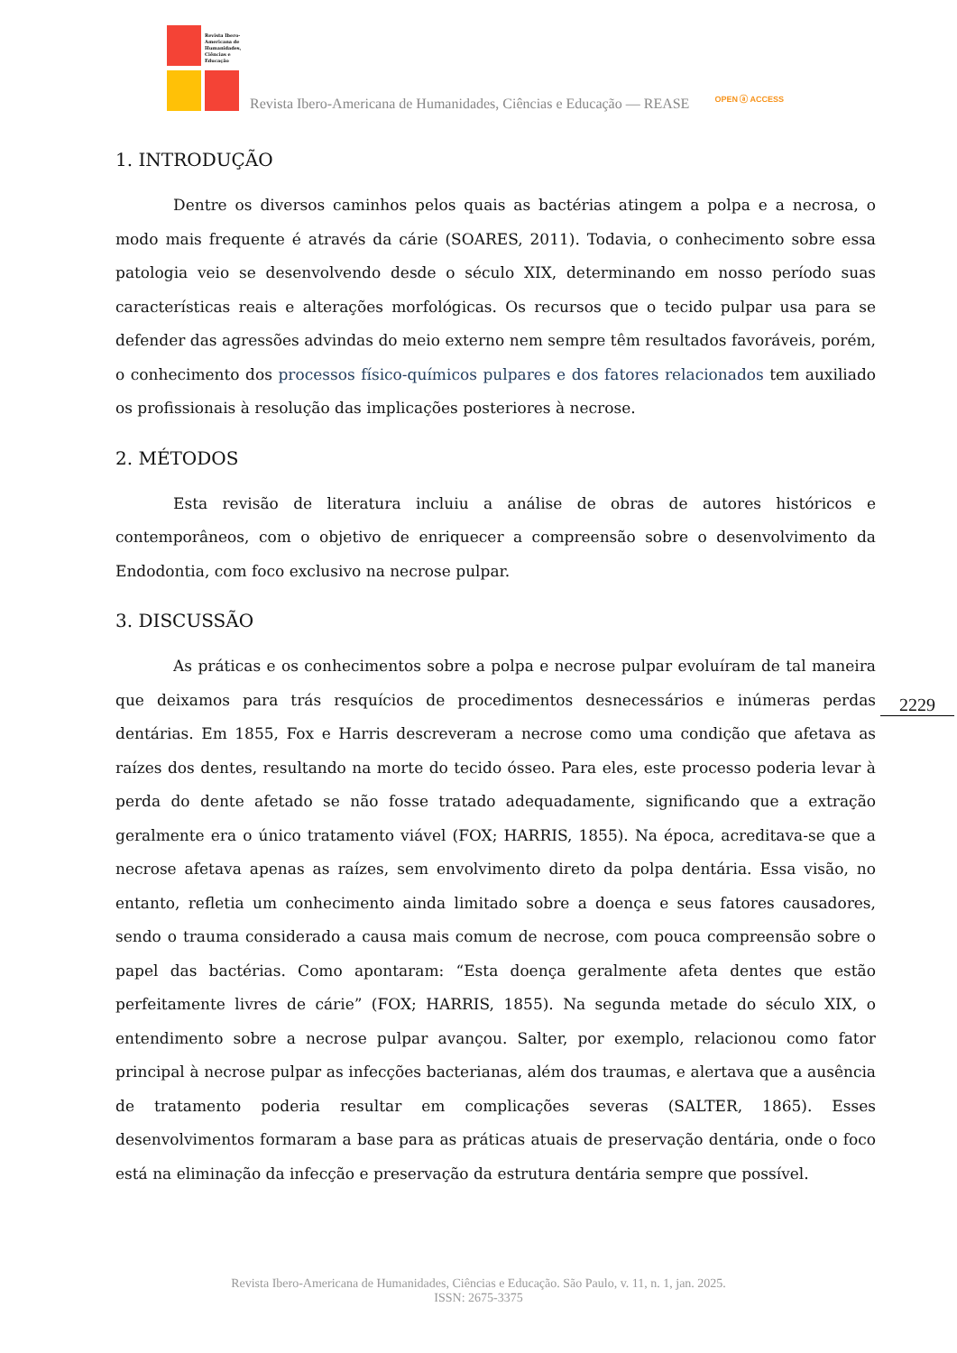Revista Ibero-Americana de Humanidades, Ciências e Educação
Revista Ibero-Americana de Humanidades, Ciências e Educação — REASE
OPEN ⓐ ACCESS
1. INTRODUÇÃO
Dentre os diversos caminhos pelos quais as bactérias atingem a polpa e a necrosa, o modo mais frequente é através da cárie (SOARES, 2011). Todavia, o conhecimento sobre essa patologia veio se desenvolvendo desde o século XIX, determinando em nosso período suas características reais e alterações morfológicas. Os recursos que o tecido pulpar usa para se defender das agressões advindas do meio externo nem sempre têm resultados favoráveis, porém, o conhecimento dos processos físico-químicos pulpares e dos fatores relacionados tem auxiliado os profissionais à resolução das implicações posteriores à necrose.
2. MÉTODOS
Esta revisão de literatura incluiu a análise de obras de autores históricos e contemporâneos, com o objetivo de enriquecer a compreensão sobre o desenvolvimento da Endodontia, com foco exclusivo na necrose pulpar.
3. DISCUSSÃO
As práticas e os conhecimentos sobre a polpa e necrose pulpar evoluíram de tal maneira que deixamos para trás resquícios de procedimentos desnecessários e inúmeras perdas dentárias. Em 1855, Fox e Harris descreveram a necrose como uma condição que afetava as raízes dos dentes, resultando na morte do tecido ósseo. Para eles, este processo poderia levar à perda do dente afetado se não fosse tratado adequadamente, significando que a extração geralmente era o único tratamento viável (FOX; HARRIS, 1855). Na época, acreditava-se que a necrose afetava apenas as raízes, sem envolvimento direto da polpa dentária. Essa visão, no entanto, refletia um conhecimento ainda limitado sobre a doença e seus fatores causadores, sendo o trauma considerado a causa mais comum de necrose, com pouca compreensão sobre o papel das bactérias. Como apontaram: “Esta doença geralmente afeta dentes que estão perfeitamente livres de cárie” (FOX; HARRIS, 1855). Na segunda metade do século XIX, o entendimento sobre a necrose pulpar avançou. Salter, por exemplo, relacionou como fator principal à necrose pulpar as infecções bacterianas, além dos traumas, e alertava que a ausência de tratamento poderia resultar em complicações severas (SALTER, 1865). Esses desenvolvimentos formaram a base para as práticas atuais de preservação dentária, onde o foco está na eliminação da infecção e preservação da estrutura dentária sempre que possível.
2229
Revista Ibero-Americana de Humanidades, Ciências e Educação. São Paulo, v. 11, n. 1, jan. 2025.
ISSN: 2675-3375